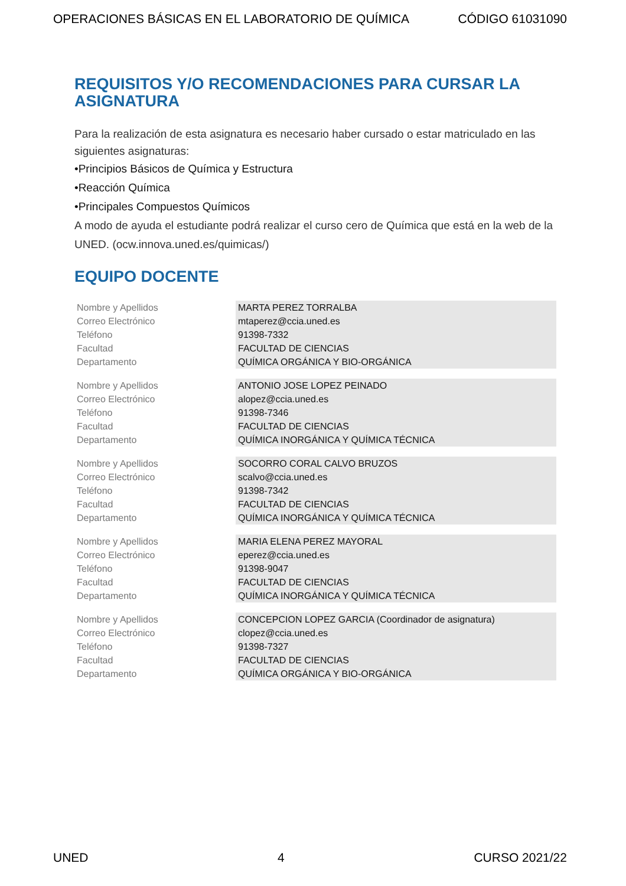OPERACIONES BÁSICAS EN EL LABORATORIO DE QUÍMICA CÓDIGO 61031090
REQUISITOS Y/O RECOMENDACIONES PARA CURSAR LA ASIGNATURA
Para la realización de esta asignatura es necesario haber cursado o estar matriculado en las siguientes asignaturas:
•Principios Básicos de Química y Estructura
•Reacción Química
•Principales Compuestos Químicos
A modo de ayuda el estudiante podrá realizar el curso cero de Química que está en la web de la UNED. (ocw.innova.uned.es/quimicas/)
EQUIPO DOCENTE
| Nombre y Apellidos Correo Electrónico Teléfono Facultad Departamento | MARTA PEREZ TORRALBA mtaperez@ccia.uned.es 91398-7332 FACULTAD DE CIENCIAS QUÍMICA ORGÁNICA Y BIO-ORGÁNICA |
| Nombre y Apellidos Correo Electrónico Teléfono Facultad Departamento | ANTONIO JOSE LOPEZ PEINADO alopez@ccia.uned.es 91398-7346 FACULTAD DE CIENCIAS QUÍMICA INORGÁNICA Y QUÍMICA TÉCNICA |
| Nombre y Apellidos Correo Electrónico Teléfono Facultad Departamento | SOCORRO CORAL CALVO BRUZOS scalvo@ccia.uned.es 91398-7342 FACULTAD DE CIENCIAS QUÍMICA INORGÁNICA Y QUÍMICA TÉCNICA |
| Nombre y Apellidos Correo Electrónico Teléfono Facultad Departamento | MARIA ELENA PEREZ MAYORAL eperez@ccia.uned.es 91398-9047 FACULTAD DE CIENCIAS QUÍMICA INORGÁNICA Y QUÍMICA TÉCNICA |
| Nombre y Apellidos Correo Electrónico Teléfono Facultad Departamento | CONCEPCION LOPEZ GARCIA (Coordinador de asignatura) clopez@ccia.uned.es 91398-7327 FACULTAD DE CIENCIAS QUÍMICA ORGÁNICA Y BIO-ORGÁNICA |
UNED 4 CURSO 2021/22